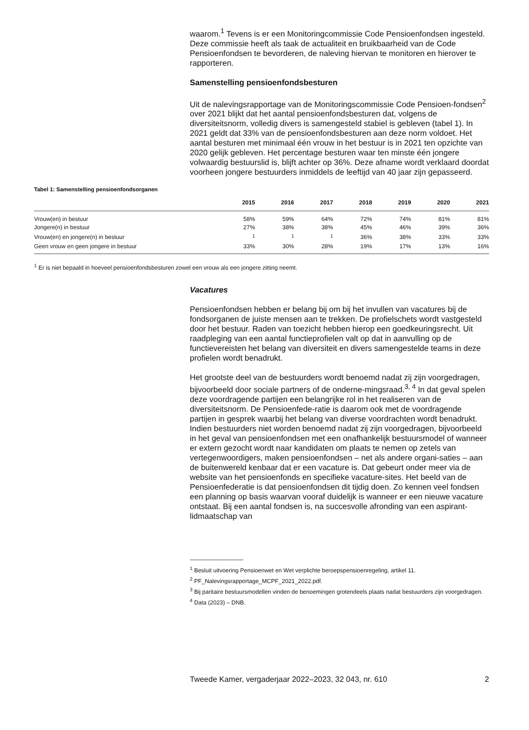waarom.<sup>1</sup> Tevens is er een Monitoringcommissie Code Pensioenfondsen ingesteld. Deze commissie heeft als taak de actualiteit en bruikbaarheid van de Code Pensioenfondsen te bevorderen, de naleving hiervan te monitoren en hierover te rapporteren.
Samenstelling pensioenfondsbesturen
Uit de nalevingsrapportage van de Monitoringscommissie Code Pensioen-fondsen<sup>2</sup> over 2021 blijkt dat het aantal pensioenfondsbesturen dat, volgens de diversiteitsnorm, volledig divers is samengesteld stabiel is gebleven (tabel 1). In 2021 geldt dat 33% van de pensioenfondsbesturen aan deze norm voldoet. Het aantal besturen met minimaal één vrouw in het bestuur is in 2021 ten opzichte van 2020 gelijk gebleven. Het percentage besturen waar ten minste één jongere volwaardig bestuurslid is, blijft achter op 36%. Deze afname wordt verklaard doordat voorheen jongere bestuurders inmiddels de leeftijd van 40 jaar zijn gepasseerd.
Tabel 1: Samenstelling pensioenfondsorganen
| | 2015 | 2016 | 2017 | 2018 | 2019 | 2020 | 2021 |
| --- | --- | --- | --- | --- | --- | --- | --- |
| Vrouw(en) in bestuur | 58% | 59% | 64% | 72% | 74% | 81% | 81% |
| Jongere(n) in bestuur | 27% | 38% | 38% | 45% | 46% | 39% | 36% |
| Vrouw(en) en jongere(n) in bestuur | <sup>1</sup> | <sup>1</sup> | <sup>1</sup> | 36% | 38% | 33% | 33% |
| Geen vrouw en geen jongere in bestuur | 33% | 30% | 28% | 19% | 17% | 13% | 16% |
<sup>1</sup> Er is niet bepaald in hoeveel pensioenfondsbesturen zowel een vrouw als een jongere zitting neemt.
Vacatures
Pensioenfondsen hebben er belang bij om bij het invullen van vacatures bij de fondsorganen de juiste mensen aan te trekken. De profielschets wordt vastgesteld door het bestuur. Raden van toezicht hebben hierop een goedkeuringsrecht. Uit raadpleging van een aantal functieprofielen valt op dat in aanvulling op de functievereisten het belang van diversiteit en divers samengestelde teams in deze profielen wordt benadrukt.
Het grootste deel van de bestuurders wordt benoemd nadat zij zijn voorgedragen, bijvoorbeeld door sociale partners of de onderne-mingsraad.<sup>3, 4</sup> In dat geval spelen deze voordragende partijen een belangrijke rol in het realiseren van de diversiteitsnorm. De Pensioenfede-ratie is daarom ook met de voordragende partijen in gesprek waarbij het belang van diverse voordrachten wordt benadrukt. Indien bestuurders niet worden benoemd nadat zij zijn voorgedragen, bijvoorbeeld in het geval van pensioenfondsen met een onafhankelijk bestuursmodel of wanneer er extern gezocht wordt naar kandidaten om plaats te nemen op zetels van vertegenwoordigers, maken pensioenfondsen – net als andere organi-saties – aan de buitenwereld kenbaar dat er een vacature is. Dat gebeurt onder meer via de website van het pensioenfonds en specifieke vacature-sites. Het beeld van de Pensioenfederatie is dat pensioenfondsen dit tijdig doen. Zo kennen veel fondsen een planning op basis waarvan vooraf duidelijk is wanneer er een nieuwe vacature ontstaat. Bij een aantal fondsen is, na succesvolle afronding van een aspirant-lidmaatschap van
<sup>1</sup> Besluit uitvoering Pensioenwet en Wet verplichte beroepspensioenregeling, artikel 11.
<sup>2</sup> PF_Nalevingsrapportage_MCPF_2021_2022.pdf.
<sup>3</sup> Bij paritaire bestuursmodellen vinden de benoemingen grotendeels plaats nadat bestuurders zijn voorgedragen.
<sup>4</sup> Data (2023) – DNB.
Tweede Kamer, vergaderjaar 2022–2023, 32 043, nr. 610 2